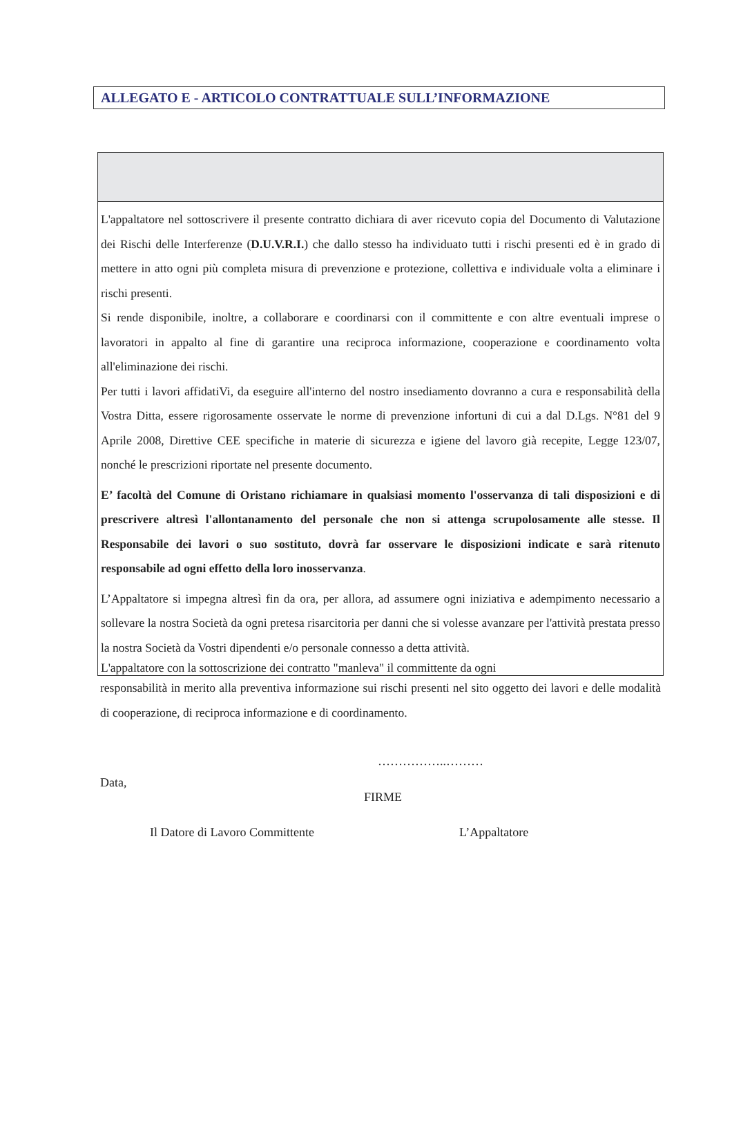ALLEGATO E - ARTICOLO CONTRATTUALE SULL’INFORMAZIONE
L'appaltatore nel sottoscrivere il presente contratto dichiara di aver ricevuto copia del Documento di Valutazione dei Rischi delle Interferenze (D.U.V.R.I.) che dallo stesso ha individuato tutti i rischi presenti ed è in grado di mettere in atto ogni più completa misura di prevenzione e protezione, collettiva e individuale volta a eliminare i rischi presenti.
Si rende disponibile, inoltre, a collaborare e coordinarsi con il committente e con altre eventuali imprese o lavoratori in appalto al fine di garantire una reciproca informazione, cooperazione e coordinamento volta all'eliminazione dei rischi.
Per tutti i lavori affidatiVi, da eseguire all'interno del nostro insediamento dovranno a cura e responsabilità della Vostra Ditta, essere rigorosamente osservate le norme di prevenzione infortuni di cui a dal D.Lgs. N°81 del 9 Aprile 2008, Direttive CEE specifiche in materie di sicurezza e igiene del lavoro già recepite, Legge 123/07, nonché le prescrizioni riportate nel presente documento.
E’ facoltà del Comune di Oristano richiamare in qualsiasi momento l'osservanza di tali disposizioni e di prescrivere altresì l'allontanamento del personale che non si attenga scrupolosamente alle stesse. Il Responsabile dei lavori o suo sostituto, dovrà far osservare le disposizioni indicate e sarà ritenuto responsabile ad ogni effetto della loro inosservanza.
L’Appaltatore si impegna altresì fin da ora, per allora, ad assumere ogni iniziativa e adempimento necessario a sollevare la nostra Società da ogni pretesa risarcitoria per danni che si volesse avanzare per l'attività prestata presso la nostra Società da Vostri dipendenti e/o personale connesso a detta attività.
L'appaltatore con la sottoscrizione dei contratto "manleva" il committente da ogni
responsabilità in merito alla preventiva informazione sui rischi presenti nel sito oggetto dei lavori e delle modalità di cooperazione, di reciproca informazione e di coordinamento.
……………..………
Data,
FIRME
Il Datore di Lavoro Committente L’Appaltatore